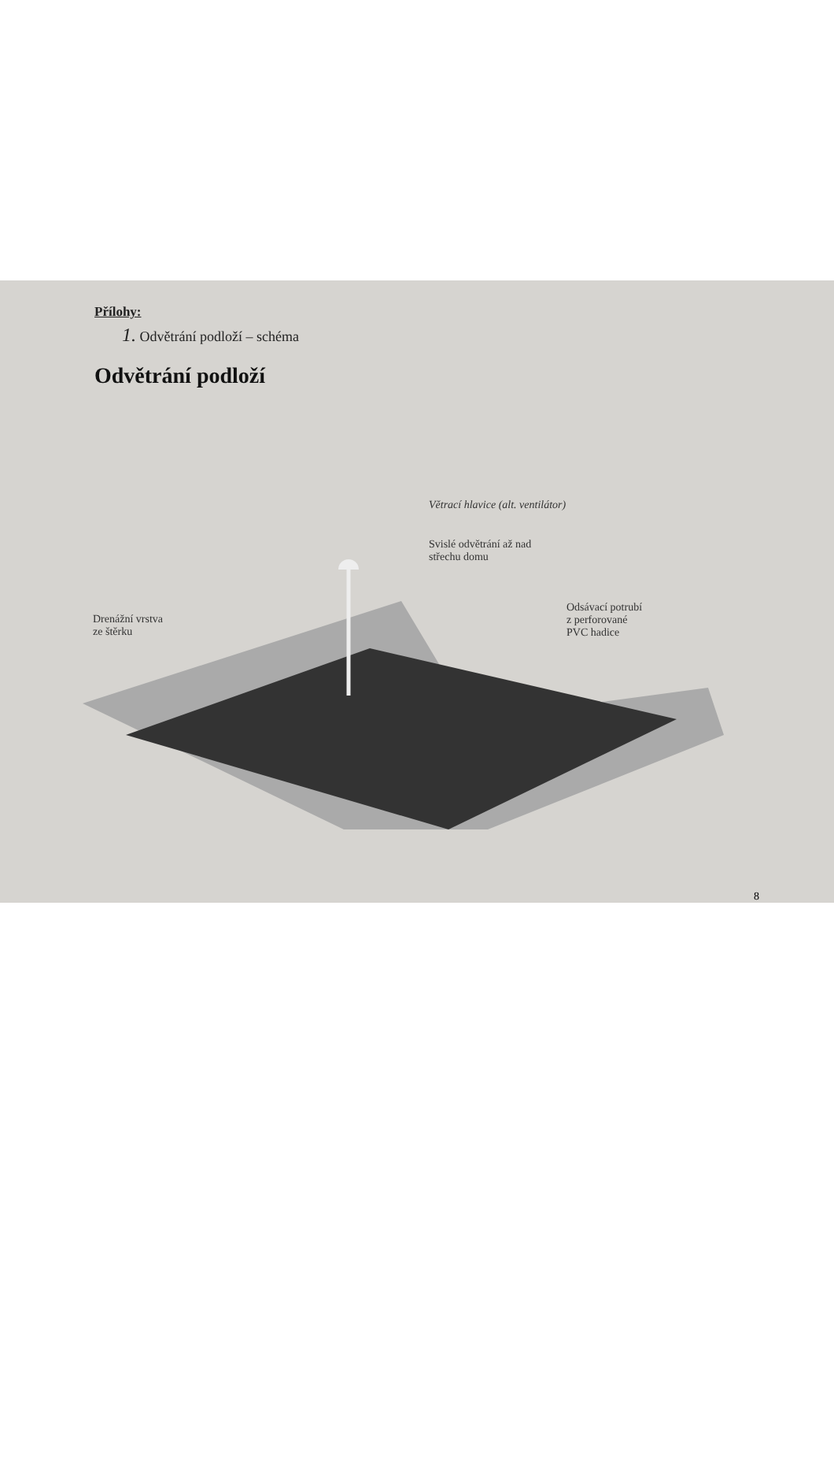Přílohy:
1. Odvětrání podloží – schéma
Odvětrání podloží
Větrací hlavice (alt. ventilátor)
Svislé odvětrání až nad
střechu domu
Drenážní vrstva
ze štěrku
Odsávací potrubí
z perforované
PVC hadice
8